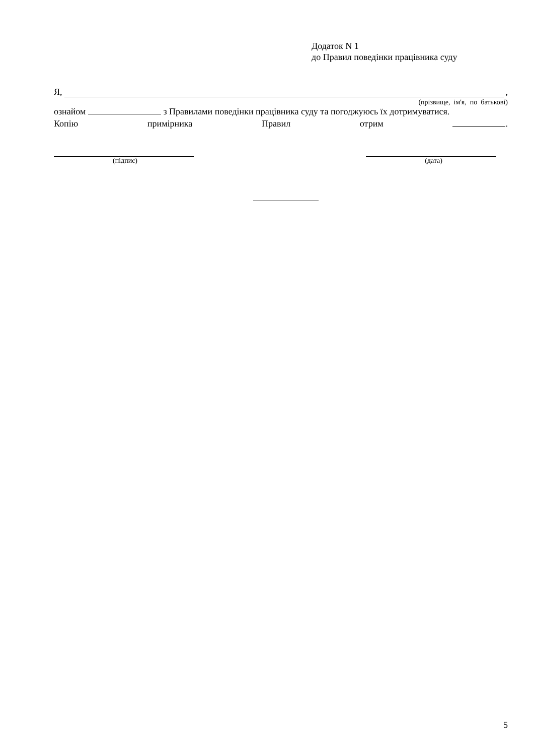Додаток N 1
до Правил поведінки працівника суду
Я, ,
(прізвище, ім'я, по батькові)
ознайом з Правилами поведінки працівника суду та погоджуюсь їх дотримуватися.
Копію примірника Правил отрим .
(підпис) (дата)
5